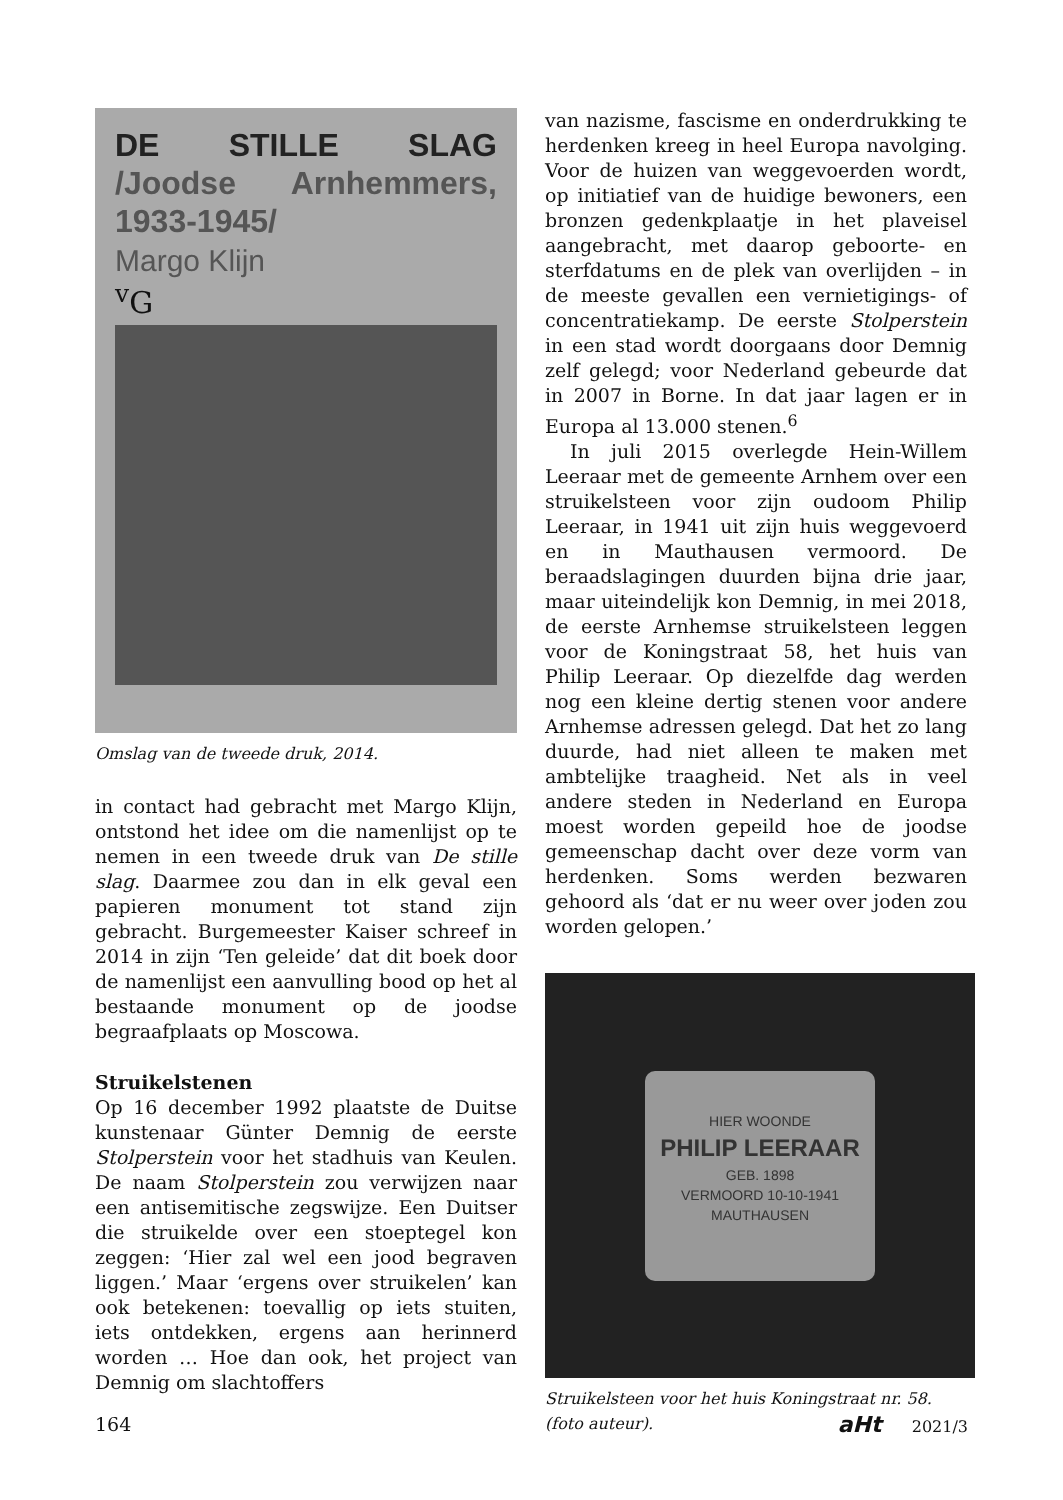DE STILLE SLAG /Joodse Arnhemmers, 1933-1945/
Margo Klijn
<sup>v</sup> G
Omslag van de tweede druk, 2014.
in contact had gebracht met Margo Klijn, ontstond het idee om die namenlijst op te nemen in een tweede druk van De stille slag. Daarmee zou dan in elk geval een papieren monument tot stand zijn gebracht. Burgemeester Kaiser schreef in 2014 in zijn ‘Ten geleide’ dat dit boek door de namenlijst een aanvulling bood op het al bestaande monument op de joodse begraafplaats op Moscowa.
Struikelstenen
Op 16 december 1992 plaatste de Duitse kunstenaar Günter Demnig de eerste Stolperstein voor het stadhuis van Keulen. De naam Stolperstein zou verwijzen naar een antisemitische zegswijze. Een Duitser die struikelde over een stoeptegel kon zeggen: ‘Hier zal wel een jood begraven liggen.’ Maar ‘ergens over struikelen’ kan ook betekenen: toevallig op iets stuiten, iets ontdekken, ergens aan herinnerd worden … Hoe dan ook, het project van Demnig om slachtoffers
van nazisme, fascisme en onderdrukking te herdenken kreeg in heel Europa navolging. Voor de huizen van weggevoerden wordt, op initiatief van de huidige bewoners, een bronzen gedenkplaatje in het plaveisel aangebracht, met daarop geboorte- en sterfdatums en de plek van overlijden – in de meeste gevallen een vernietigings- of concentratiekamp. De eerste Stolperstein in een stad wordt doorgaans door Demnig zelf gelegd; voor Nederland gebeurde dat in 2007 in Borne. In dat jaar lagen er in Europa al 13.000 stenen.<sup>6</sup>
In juli 2015 overlegde Hein-Willem Leeraar met de gemeente Arnhem over een struikelsteen voor zijn oudoom Philip Leeraar, in 1941 uit zijn huis weggevoerd en in Mauthausen vermoord. De beraadslagingen duurden bijna drie jaar, maar uiteindelijk kon Demnig, in mei 2018, de eerste Arnhemse struikelsteen leggen voor de Koningstraat 58, het huis van Philip Leeraar. Op diezelfde dag werden nog een kleine dertig stenen voor andere Arnhemse adressen gelegd. Dat het zo lang duurde, had niet alleen te maken met ambtelijke traagheid. Net als in veel andere steden in Nederland en Europa moest worden gepeild hoe de joodse gemeenschap dacht over deze vorm van herdenken. Soms werden bezwaren gehoord als ‘dat er nu weer over joden zou worden gelopen.’
HIER WOONDE
PHILIP LEERAAR
GEB. 1898
VERMOORD 10-10-1941
MAUTHAUSEN
Struikelsteen voor het huis Koningstraat nr. 58.
(foto auteur).
164 aHt 2021/3